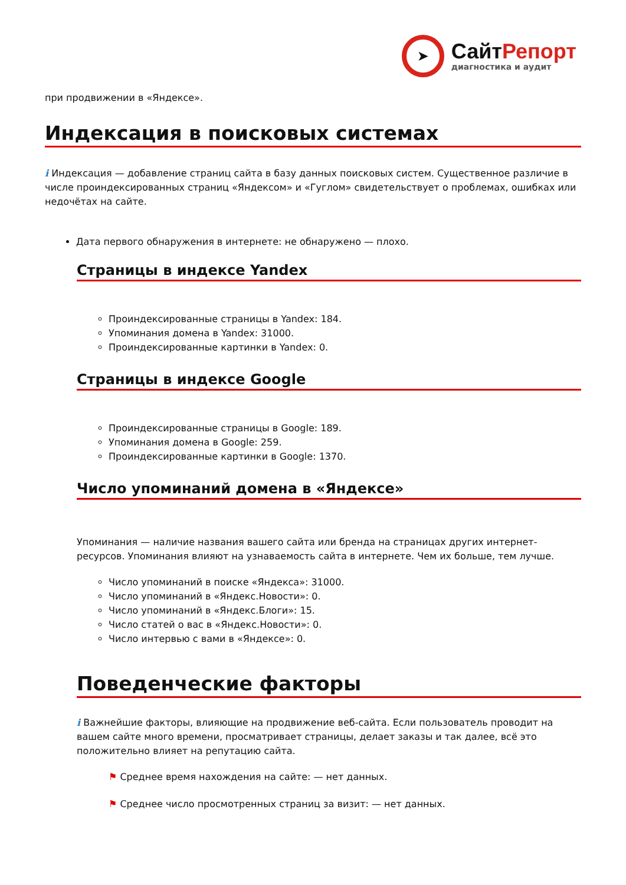➤
СайтРепорт
диагностика и аудит
при продвижении в «Яндексе».
Индексация в поисковых системах
i Индексация — добавление страниц сайта в базу данных поисковых систем. Существенное различие в числе проиндексированных страниц «Яндексом» и «Гуглом» свидетельствует о проблемах, ошибках или недочётах на сайте.
Дата первого обнаружения в интернете: не обнаружено — плохо.
Страницы в индексе Yandex
Проиндексированные страницы в Yandex: 184.
Упоминания домена в Yandex: 31000.
Проиндексированные картинки в Yandex: 0.
Страницы в индексе Google
Проиндексированные страницы в Google: 189.
Упоминания домена в Google: 259.
Проиндексированные картинки в Google: 1370.
Число упоминаний домена в «Яндексе»
Упоминания — наличие названия вашего сайта или бренда на страницах других интернет-ресурсов. Упоминания влияют на узнаваемость сайта в интернете. Чем их больше, тем лучше.
Число упоминаний в поиске «Яндекса»: 31000.
Число упоминаний в «Яндекс.Новости»: 0.
Число упоминаний в «Яндекс.Блоги»: 15.
Число статей о вас в «Яндекс.Новости»: 0.
Число интервью с вами в «Яндексе»: 0.
Поведенческие факторы
i Важнейшие факторы, влияющие на продвижение веб-сайта. Если пользователь проводит на вашем сайте много времени, просматривает страницы, делает заказы и так далее, всё это положительно влияет на репутацию сайта.
⚑ Среднее время нахождения на сайте: — нет данных.
⚑ Среднее число просмотренных страниц за визит: — нет данных.